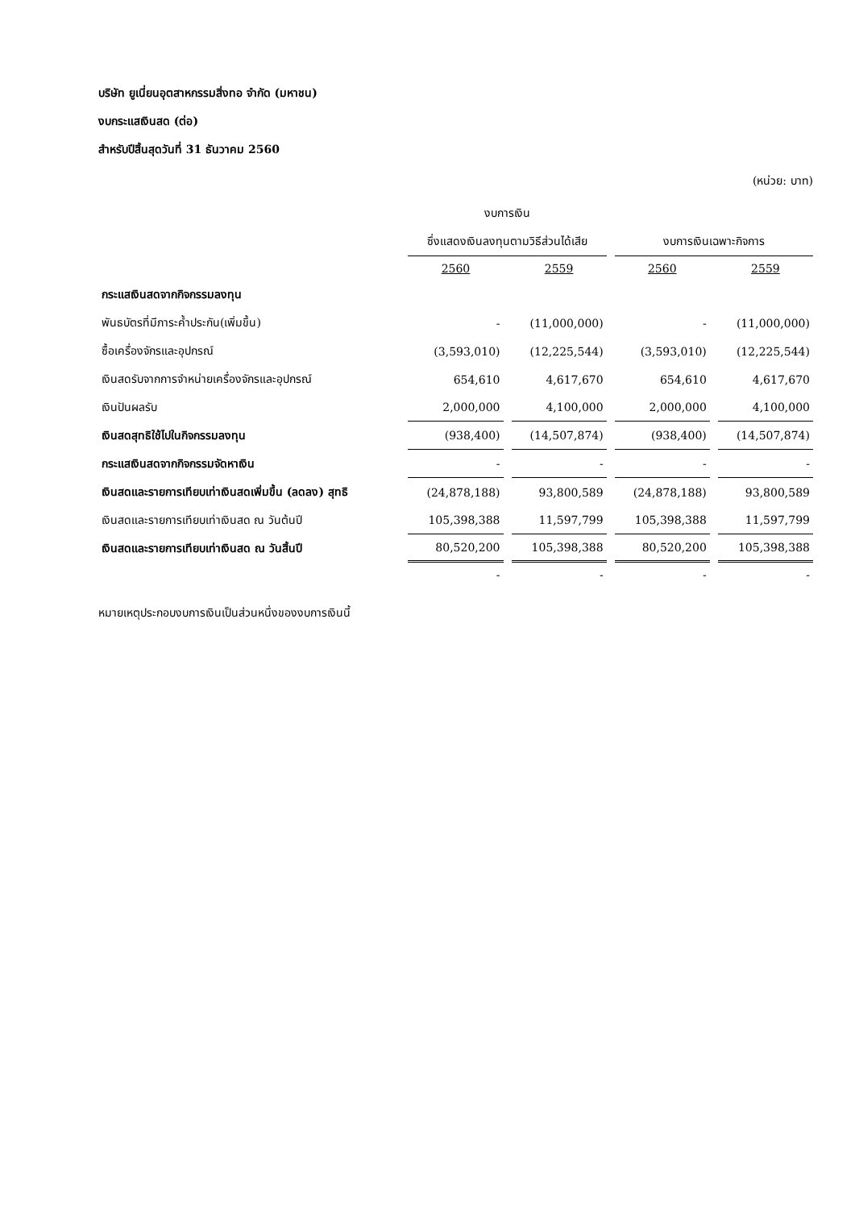บริษัท ยูเนี่ยนอุตสาหกรรมสิ่งทอ จำกัด (มหาชน)
งบกระแสเงินสด (ต่อ)
สำหรับปีสิ้นสุดวันที่ 31 ธันวาคม 2560
(หน่วย: บาท)
| | งบการเงิน | | | |
| --- | --- | --- | --- | --- |
| | ซึ่งแสดงเงินลงทุนตามวิธีส่วนได้เสีย | | งบการเงินเฉพาะกิจการ | |
| | 2560 | 2559 | 2560 | 2559 |
| กระแสเงินสดจากกิจกรรมลงทุน | | | | |
| พันธบัตรที่มีภาระค้ำประกัน(เพิ่มขึ้น) | - | (11,000,000) | - | (11,000,000) |
| ซื้อเครื่องจักรและอุปกรณ์ | (3,593,010) | (12,225,544) | (3,593,010) | (12,225,544) |
| เงินสดรับจากการจำหน่ายเครื่องจักรและอุปกรณ์ | 654,610 | 4,617,670 | 654,610 | 4,617,670 |
| เงินปันผลรับ | 2,000,000 | 4,100,000 | 2,000,000 | 4,100,000 |
| เงินสดสุทธิใช้ไปในกิจกรรมลงทุน | (938,400) | (14,507,874) | (938,400) | (14,507,874) |
| กระแสเงินสดจากกิจกรรมจัดหาเงิน | - | - | - | - |
| เงินสดและรายการเทียบเท่าเงินสดเพิ่มขึ้น (ลดลง) สุทธิ | (24,878,188) | 93,800,589 | (24,878,188) | 93,800,589 |
| เงินสดและรายการเทียบเท่าเงินสด ณ วันต้นปี | 105,398,388 | 11,597,799 | 105,398,388 | 11,597,799 |
| เงินสดและรายการเทียบเท่าเงินสด ณ วันสิ้นปี | 80,520,200 | 105,398,388 | 80,520,200 | 105,398,388 |
| | - | - | - | - |
หมายเหตุประกอบงบการเงินเป็นส่วนหนึ่งของงบการเงินนี้